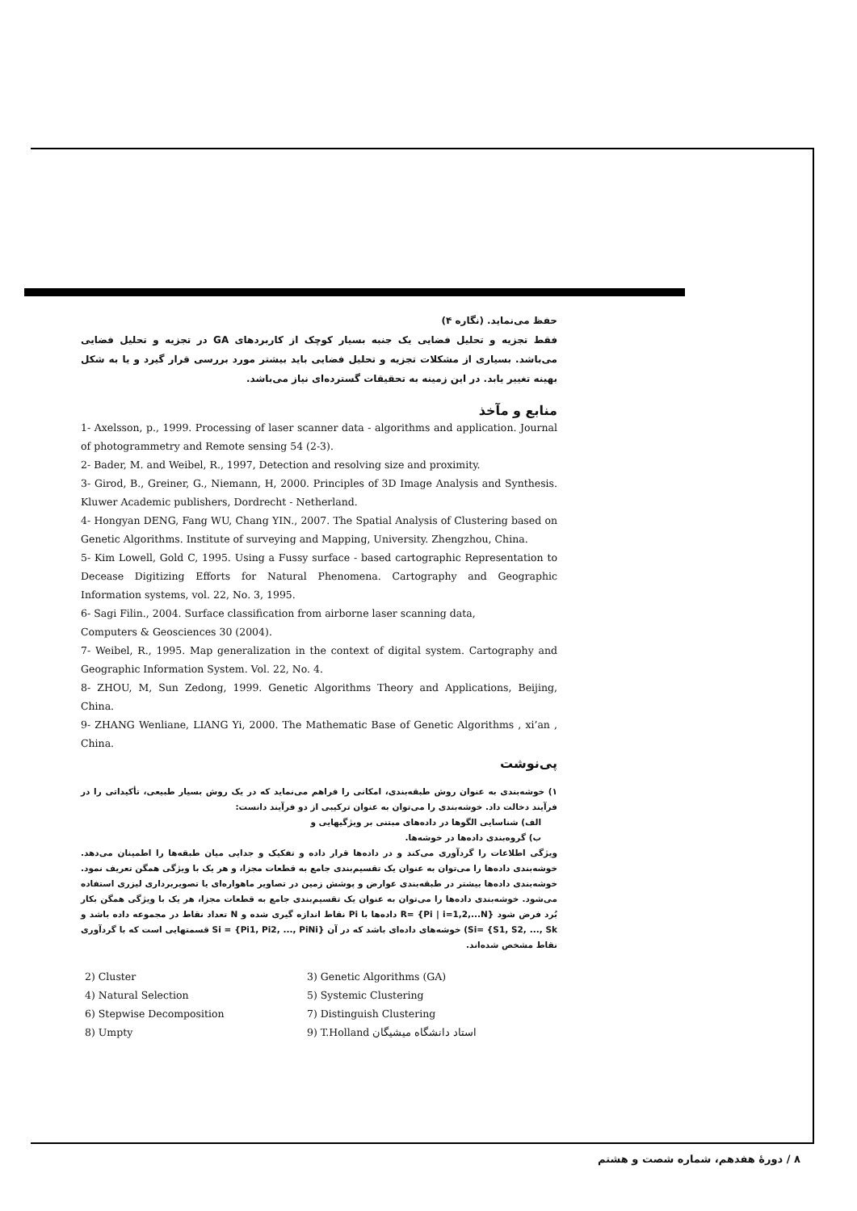حفظ می‌نماید. (نگاره ۴)
فقط تجزیه و تحلیل فضایی یک جنبه بسیار کوچک از کاربردهای GA در تجزیه و تحلیل فضایی می‌باشد. بسیاری از مشکلات تجزیه و تحلیل فضایی باید بیشتر مورد بررسی قرار گیرد و یا به شکل بهینه تغییر یابد. در این زمینه به تحقیقات گسترده‌ای نیاز می‌باشد.
منابع و مآخذ
1- Axelsson, p., 1999. Processing of laser scanner data - algorithms and application. Journal of photogrammetry and Remote sensing 54 (2-3).
2- Bader, M. and Weibel, R., 1997, Detection and resolving size and proximity.
3- Girod, B., Greiner, G., Niemann, H, 2000. Principles of 3D Image Analysis and Synthesis. Kluwer Academic publishers, Dordrecht - Netherland.
4- Hongyan DENG, Fang WU, Chang YIN., 2007. The Spatial Analysis of Clustering based on Genetic Algorithms. Institute of surveying and Mapping, University. Zhengzhou, China.
5- Kim Lowell, Gold C, 1995. Using a Fussy surface - based cartographic Representation to Decease Digitizing Efforts for Natural Phenomena. Cartography and Geographic Information systems, vol. 22, No. 3, 1995.
6- Sagi Filin., 2004. Surface classification from airborne laser scanning data,
Computers & Geosciences 30 (2004).
7- Weibel, R., 1995. Map generalization in the context of digital system. Cartography and Geographic Information System. Vol. 22, No. 4.
8- ZHOU, M, Sun Zedong, 1999. Genetic Algorithms Theory and Applications, Beijing, China.
9- ZHANG Wenliane, LIANG Yi, 2000. The Mathematic Base of Genetic Algorithms , xi’an , China.
پی‌نوشت
۱) خوشه‌بندی به عنوان روش طبقه‌بندی، امکانی را فراهم می‌نماید که در یک روش بسیار طبیعی، تأکیداتی را در فرآیند دخالت داد. خوشه‌بندی را می‌توان به عنوان ترکیبی از دو فرآیند دانست:
الف) شناسایی الگوها در داده‌های مبتنی بر ویژگیهایی و
ب) گروه‌بندی داده‌ها در خوشه‌ها.
ویژگی اطلاعات را گردآوری می‌کند و در داده‌ها قرار داده و تفکیک و جدایی میان طبقه‌ها را اطمینان می‌دهد. خوشه‌بندی داده‌ها را می‌توان به عنوان یک تقسیم‌بندی جامع به قطعات مجزا، و هر یک با ویژگی همگن تعریف نمود. خوشه‌بندی داده‌ها بیشتر در طبقه‌بندی عوارض و پوشش زمین در تصاویر ماهواره‌ای یا تصویربرداری لیزری استفاده می‌شود. خوشه‌بندی داده‌ها را می‌توان به عنوان یک تقسیم‌بندی جامع به قطعات مجزا، هر یک با ویژگی همگن بکار بُرد فرض شود R= {Pi | i=1,2,...N} داده‌ها با Pi نقاط اندازه گیری شده و N تعداد نقاط در مجموعه داده باشد و Si= {S1, S2, ..., Sk) خوشه‌های داده‌ای باشد که در آن Si = {Pi1, Pi2, ..., PiNi} قسمتهایی است که با گردآوری نقاط مشخص شده‌اند.
2) Cluster
3) Genetic Algorithms (GA)
4) Natural Selection
5) Systemic Clustering
6) Stepwise Decomposition
7) Distinguish Clustering
8) Umpty
9) T.Holland استاد دانشگاه میشیگان
۸ / دورهٔ هفدهم، شماره شصت و هشتم